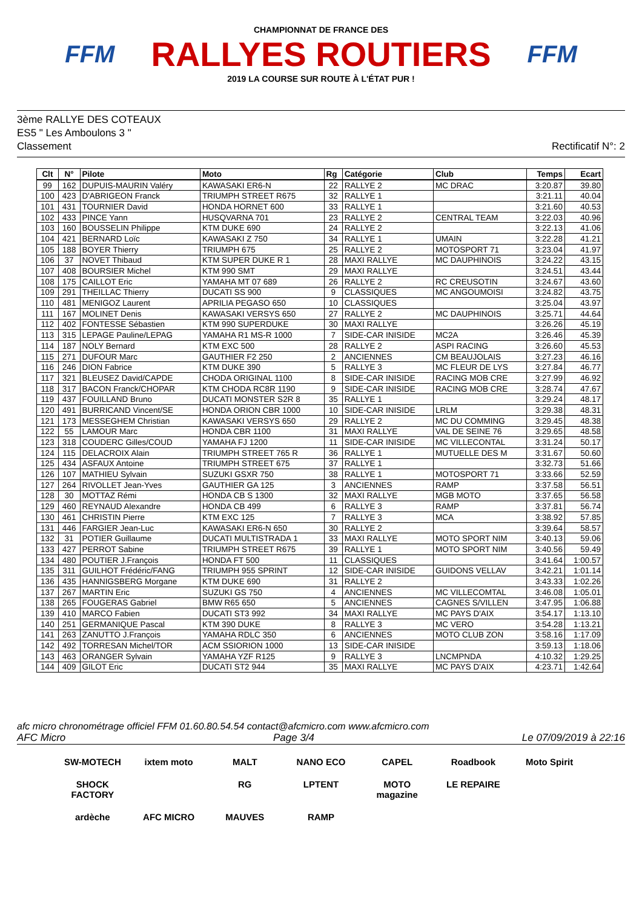FFM
CHAMPIONNAT DE FRANCE DES
RALLYES ROUTIERS
2019 LA COURSE SUR ROUTE À L'ÉTAT PUR !
FFM
3ème RALLYE DES COTEAUX
ES5 " Les Amboulons 3 "
Classement Rectificatif N°: 2
| Clt | N° | Pilote | Moto | Rg | Catégorie | Club | Temps | Ecart |
| --- | --- | --- | --- | --- | --- | --- | --- | --- |
| 99 | 162 | DUPUIS-MAURIN Valéry | KAWASAKI ER6-N | 22 | RALLYE 2 | MC DRAC | 3:20.87 | 39.80 |
| 100 | 423 | D'ABRIGEON Franck | TRIUMPH STREET R675 | 32 | RALLYE 1 | | 3:21.11 | 40.04 |
| 101 | 431 | TOURNIER David | HONDA HORNET 600 | 33 | RALLYE 1 | | 3:21.60 | 40.53 |
| 102 | 433 | PINCE Yann | HUSQVARNA 701 | 23 | RALLYE 2 | CENTRAL TEAM | 3:22.03 | 40.96 |
| 103 | 160 | BOUSSELIN Philippe | KTM DUKE 690 | 24 | RALLYE 2 | | 3:22.13 | 41.06 |
| 104 | 421 | BERNARD Loïc | KAWASAKI Z 750 | 34 | RALLYE 1 | UMAIN | 3:22.28 | 41.21 |
| 105 | 188 | BOYER Thierry | TRIUMPH 675 | 25 | RALLYE 2 | MOTOSPORT 71 | 3:23.04 | 41.97 |
| 106 | 37 | NOVET Thibaud | KTM SUPER DUKE R 1 | 28 | MAXI RALLYE | MC DAUPHINOIS | 3:24.22 | 43.15 |
| 107 | 408 | BOURSIER Michel | KTM 990 SMT | 29 | MAXI RALLYE | | 3:24.51 | 43.44 |
| 108 | 175 | CAILLOT Eric | YAMAHA MT 07 689 | 26 | RALLYE 2 | RC CREUSOTIN | 3:24.67 | 43.60 |
| 109 | 291 | THEILLAC Thierry | DUCATI SS 900 | 9 | CLASSIQUES | MC ANGOUMOISI | 3:24.82 | 43.75 |
| 110 | 481 | MENIGOZ Laurent | APRILIA PEGASO 650 | 10 | CLASSIQUES | | 3:25.04 | 43.97 |
| 111 | 167 | MOLINET Denis | KAWASAKI VERSYS 650 | 27 | RALLYE 2 | MC DAUPHINOIS | 3:25.71 | 44.64 |
| 112 | 402 | FONTESSE Sébastien | KTM 990 SUPERDUKE | 30 | MAXI RALLYE | | 3:26.26 | 45.19 |
| 113 | 315 | LEPAGE Pauline/LEPAG | YAMAHA R1 MS-R 1000 | 7 | SIDE-CAR INISIDE | MC2A | 3:26.46 | 45.39 |
| 114 | 187 | NOLY Bernard | KTM EXC 500 | 28 | RALLYE 2 | ASPI RACING | 3:26.60 | 45.53 |
| 115 | 271 | DUFOUR Marc | GAUTHIER F2 250 | 2 | ANCIENNES | CM BEAUJOLAIS | 3:27.23 | 46.16 |
| 116 | 246 | DION Fabrice | KTM DUKE 390 | 5 | RALLYE 3 | MC FLEUR DE LYS | 3:27.84 | 46.77 |
| 117 | 321 | BLEUSEZ David/CAPDE | CHODA ORIGINAL 1100 | 8 | SIDE-CAR INISIDE | RACING MOB CRE | 3:27.99 | 46.92 |
| 118 | 317 | BACON Franck/CHOPAR | KTM CHODA RC8R 1190 | 9 | SIDE-CAR INISIDE | RACING MOB CRE | 3:28.74 | 47.67 |
| 119 | 437 | FOUILLAND Bruno | DUCATI MONSTER S2R 8 | 35 | RALLYE 1 | | 3:29.24 | 48.17 |
| 120 | 491 | BURRICAND Vincent/SE | HONDA ORION CBR 1000 | 10 | SIDE-CAR INISIDE | LRLM | 3:29.38 | 48.31 |
| 121 | 173 | MESSEGHEM Christian | KAWASAKI VERSYS 650 | 29 | RALLYE 2 | MC DU COMMING | 3:29.45 | 48.38 |
| 122 | 55 | LAMOUR Marc | HONDA CBR 1100 | 31 | MAXI RALLYE | VAL DE SEINE 76 | 3:29.65 | 48.58 |
| 123 | 318 | COUDERC Gilles/COUD | YAMAHA FJ 1200 | 11 | SIDE-CAR INISIDE | MC VILLECONTAL | 3:31.24 | 50.17 |
| 124 | 115 | DELACROIX Alain | TRIUMPH STREET 765 R | 36 | RALLYE 1 | MUTUELLE DES M | 3:31.67 | 50.60 |
| 125 | 434 | ASFAUX Antoine | TRIUMPH STREET 675 | 37 | RALLYE 1 | | 3:32.73 | 51.66 |
| 126 | 107 | MATHIEU Sylvain | SUZUKI GSXR 750 | 38 | RALLYE 1 | MOTOSPORT 71 | 3:33.66 | 52.59 |
| 127 | 264 | RIVOLLET Jean-Yves | GAUTHIER GA 125 | 3 | ANCIENNES | RAMP | 3:37.58 | 56.51 |
| 128 | 30 | MOTTAZ Rémi | HONDA CB S 1300 | 32 | MAXI RALLYE | MGB MOTO | 3:37.65 | 56.58 |
| 129 | 460 | REYNAUD Alexandre | HONDA CB 499 | 6 | RALLYE 3 | RAMP | 3:37.81 | 56.74 |
| 130 | 461 | CHRISTIN Pierre | KTM EXC 125 | 7 | RALLYE 3 | MCA | 3:38.92 | 57.85 |
| 131 | 446 | FARGIER Jean-Luc | KAWASAKI ER6-N 650 | 30 | RALLYE 2 | | 3:39.64 | 58.57 |
| 132 | 31 | POTIER Guillaume | DUCATI MULTISTRADA 1 | 33 | MAXI RALLYE | MOTO SPORT NIM | 3:40.13 | 59.06 |
| 133 | 427 | PERROT Sabine | TRIUMPH STREET R675 | 39 | RALLYE 1 | MOTO SPORT NIM | 3:40.56 | 59.49 |
| 134 | 480 | POUTIER J.François | HONDA FT 500 | 11 | CLASSIQUES | | 3:41.64 | 1:00.57 |
| 135 | 311 | GUILHOT Frédéric/FANG | TRIUMPH 955 SPRINT | 12 | SIDE-CAR INISIDE | GUIDONS VELLAV | 3:42.21 | 1:01.14 |
| 136 | 435 | HANNIGSBERG Morgane | KTM DUKE 690 | 31 | RALLYE 2 | | 3:43.33 | 1:02.26 |
| 137 | 267 | MARTIN Eric | SUZUKI GS 750 | 4 | ANCIENNES | MC VILLECOMTAL | 3:46.08 | 1:05.01 |
| 138 | 265 | FOUGERAS Gabriel | BMW R65 650 | 5 | ANCIENNES | CAGNES S/VILLEN | 3:47.95 | 1:06.88 |
| 139 | 410 | MARCO Fabien | DUCATI ST3 992 | 34 | MAXI RALLYE | MC PAYS D'AIX | 3:54.17 | 1:13.10 |
| 140 | 251 | GERMANIQUE Pascal | KTM 390 DUKE | 8 | RALLYE 3 | MC VERO | 3:54.28 | 1:13.21 |
| 141 | 263 | ZANUTTO J.François | YAMAHA RDLC 350 | 6 | ANCIENNES | MOTO CLUB ZON | 3:58.16 | 1:17.09 |
| 142 | 492 | TORRESAN Michel/TOR | ACM SSIORION 1000 | 13 | SIDE-CAR INISIDE | | 3:59.13 | 1:18.06 |
| 143 | 463 | ORANGER Sylvain | YAMAHA YZF R125 | 9 | RALLYE 3 | LNCMPNDA | 4:10.32 | 1:29.25 |
| 144 | 409 | GILOT Eric | DUCATI ST2 944 | 35 | MAXI RALLYE | MC PAYS D'AIX | 4:23.71 | 1:42.64 |
afc micro chronométrage officiel FFM 01.60.80.54.54 contact@afcmicro.com www.afcmicro.com
AFC Micro Page 3/4 Le 07/09/2019 à 22:16
SW-MOTECH ixtem moto MALT NANO ECO CAPEL Roadbook Moto Spirit SHOCK FACTORY RG LPTENT MOTO magazine LE REPAIRE ardèche AFC MICRO MAUVES RAMP